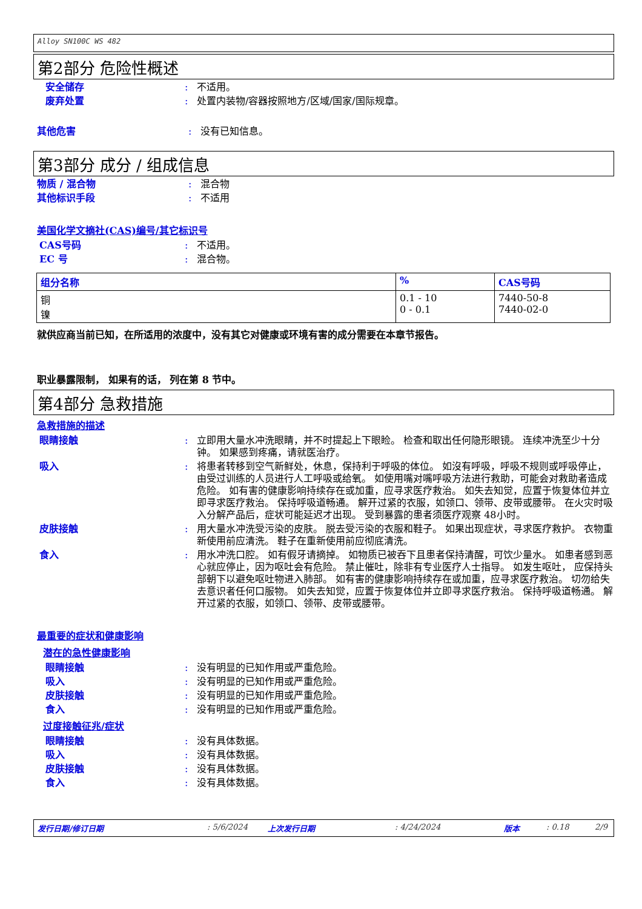Alloy SN100C WS 482
第2部分 危险性概述
安全储存 : 不适用。
废弃处置 : 处置内装物/容器按照地方/区域/国家/国际规章。
其他危害 : 没有已知信息。
第3部分 成分 / 组成信息
物质 / 混合物 : 混合物
其他标识手段 : 不适用
美国化学文摘社(CAS)编号/其它标识号
CAS号码 : 不适用。
EC 号 : 混合物。
| 组分名称 | % | CAS号码 |
| --- | --- | --- |
| 铜 镍 | 0.1 - 10 0 - 0.1 | 7440-50-8 7440-02-0 |
就供应商当前已知，在所适用的浓度中，没有其它对健康或环境有害的成分需要在本章节报告。
职业暴露限制， 如果有的话， 列在第 8 节中。
第4部分 急救措施
急救措施的描述
眼睛接触 : 立即用大量水冲洗眼睛，并不时提起上下眼睑。 检查和取出任何隐形眼镜。 连续冲洗至少十分钟。 如果感到疼痛，请就医治疗。
吸入 : 将患者转移到空气新鲜处，休息，保持利于呼吸的体位。 如沒有呼吸，呼吸不规则或呼吸停止，由受过训练的人员进行人工呼吸或给氧。 如使用嘴对嘴呼吸方法进行救助，可能会对救助者造成危险。 如有害的健康影响持续存在或加重，应寻求医疗救治。 如失去知觉，应置于恢复体位并立即寻求医疗救治。 保持呼吸道畅通。 解开过紧的衣服，如领口、领带、皮带或腰带。 在火灾时吸入分解产品后，症状可能延迟才出现。 受到暴露的患者须医疗观察 48小时。
皮肤接触 : 用大量水冲洗受污染的皮肤。 脱去受污染的衣服和鞋子。 如果出现症状，寻求医疗救护。 衣物重新使用前应清洗。 鞋子在重新使用前应彻底清洗。
食入 : 用水冲洗口腔。 如有假牙请摘掉。 如物质已被吞下且患者保持清醒，可饮少量水。 如患者感到恶心就应停止，因为呕吐会有危险。 禁止催吐，除非有专业医疗人士指导。 如发生呕吐， 应保持头部朝下以避免呕吐物进入肺部。 如有害的健康影响持续存在或加重，应寻求医疗救治。 切勿给失去意识者任何口服物。 如失去知觉，应置于恢复体位并立即寻求医疗救治。 保持呼吸道畅通。 解开过紧的衣服，如领口、领带、皮带或腰带。
最重要的症状和健康影响
潜在的急性健康影响
眼睛接触 : 没有明显的已知作用或严重危险。
吸入 : 没有明显的已知作用或严重危险。
皮肤接触 : 没有明显的已知作用或严重危险。
食入 : 没有明显的已知作用或严重危险。
过度接触征兆/症状
眼睛接触 : 没有具体数据。
吸入 : 没有具体数据。
皮肤接触 : 没有具体数据。
食入 : 没有具体数据。
发行日期/修订日期: 5/6/2024 上次发行日期: 4/24/2024 版本: 0.18 2/9